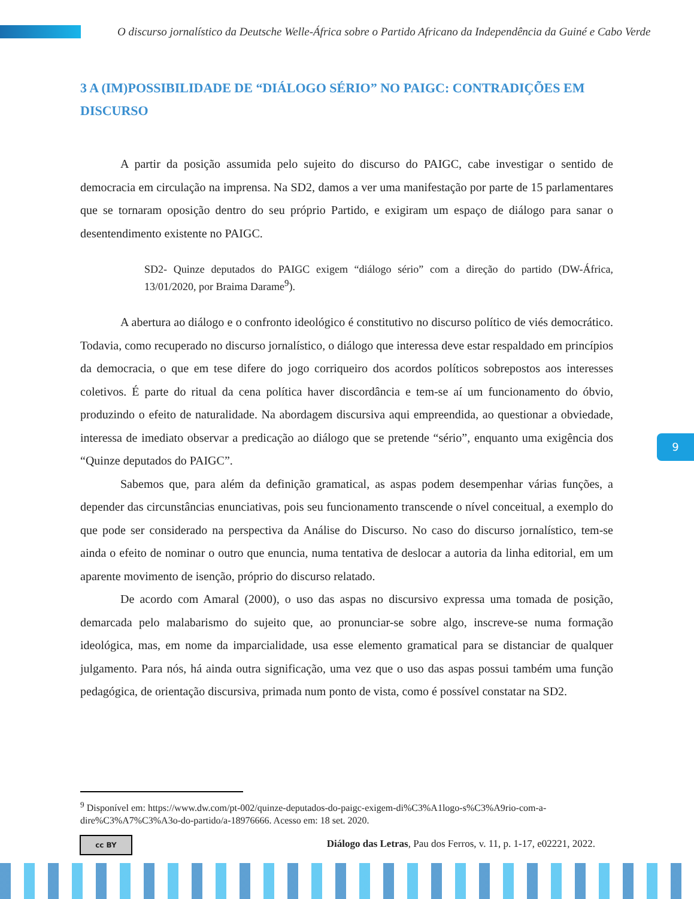O discurso jornalístico da Deutsche Welle-África sobre o Partido Africano da Independência da Guiné e Cabo Verde
3 A (IM)POSSIBILIDADE DE “DIÁLOGO SÉRIO” NO PAIGC: CONTRADIÇÕES EM DISCURSO
A partir da posição assumida pelo sujeito do discurso do PAIGC, cabe investigar o sentido de democracia em circulação na imprensa. Na SD2, damos a ver uma manifestação por parte de 15 parlamentares que se tornaram oposição dentro do seu próprio Partido, e exigiram um espaço de diálogo para sanar o desentendimento existente no PAIGC.
SD2- Quinze deputados do PAIGC exigem “diálogo sério” com a direção do partido (DW-África, 13/01/2020, por Braima Darame<sup>9</sup>).
A abertura ao diálogo e o confronto ideológico é constitutivo no discurso político de viés democrático. Todavia, como recuperado no discurso jornalístico, o diálogo que interessa deve estar respaldado em princípios da democracia, o que em tese difere do jogo corriqueiro dos acordos políticos sobrepostos aos interesses coletivos. É parte do ritual da cena política haver discordância e tem-se aí um funcionamento do óbvio, produzindo o efeito de naturalidade. Na abordagem discursiva aqui empreendida, ao questionar a obviedade, interessa de imediato observar a predicação ao diálogo que se pretende “sério”, enquanto uma exigência dos “Quinze deputados do PAIGC”.
Sabemos que, para além da definição gramatical, as aspas podem desempenhar várias funções, a depender das circunstâncias enunciativas, pois seu funcionamento transcende o nível conceitual, a exemplo do que pode ser considerado na perspectiva da Análise do Discurso. No caso do discurso jornalístico, tem-se ainda o efeito de nominar o outro que enuncia, numa tentativa de deslocar a autoria da linha editorial, em um aparente movimento de isenção, próprio do discurso relatado.
De acordo com Amaral (2000), o uso das aspas no discursivo expressa uma tomada de posição, demarcada pelo malabarismo do sujeito que, ao pronunciar-se sobre algo, inscreve-se numa formação ideológica, mas, em nome da imparcialidade, usa esse elemento gramatical para se distanciar de qualquer julgamento. Para nós, há ainda outra significação, uma vez que o uso das aspas possui também uma função pedagógica, de orientação discursiva, primada num ponto de vista, como é possível constatar na SD2.
<sup>9</sup> Disponível em: https://www.dw.com/pt-002/quinze-deputados-do-paigc-exigem-di%C3%A1logo-s%C3%A9rio-com-a-dire%C3%A7%C3%A3o-do-partido/a-18976666. Acesso em: 18 set. 2020.
cc BY Diálogo das Letras, Pau dos Ferros, v. 11, p. 1-17, e02221, 2022.
9